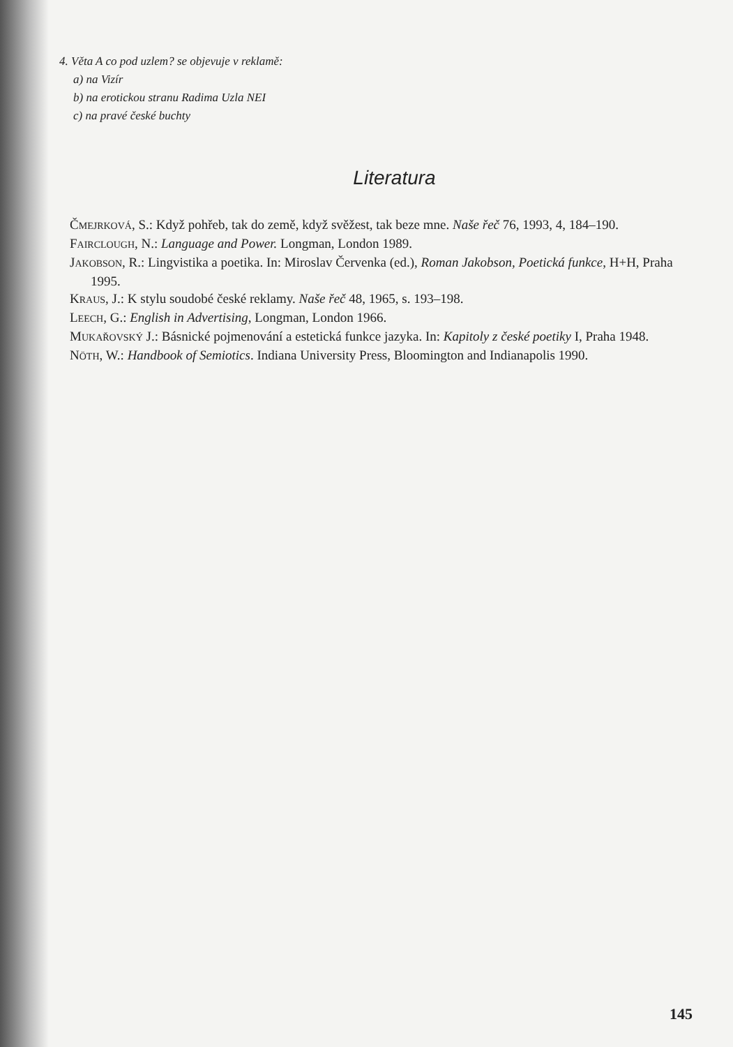4. Věta A co pod uzlem? se objevuje v reklamě:
a) na Vizír
b) na erotickou stranu Radima Uzla NEI
c) na pravé české buchty
Literatura
ČMEJRKOVÁ, S.: Když pohřeb, tak do země, když svěžest, tak beze mne. Naše řeč 76, 1993, 4, 184–190.
FAIRCLOUGH, N.: Language and Power. Longman, London 1989.
JAKOBSON, R.: Lingvistika a poetika. In: Miroslav Červenka (ed.), Roman Jakobson, Poetická funkce, H+H, Praha 1995.
KRAUS, J.: K stylu soudobé české reklamy. Naše řeč 48, 1965, s. 193–198.
LEECH, G.: English in Advertising, Longman, London 1966.
MUKAŘOVSKÝ J.: Básnické pojmenování a estetická funkce jazyka. In: Kapitoly z české poetiky I, Praha 1948.
NÖTH, W.: Handbook of Semiotics. Indiana University Press, Bloomington and Indianapolis 1990.
145